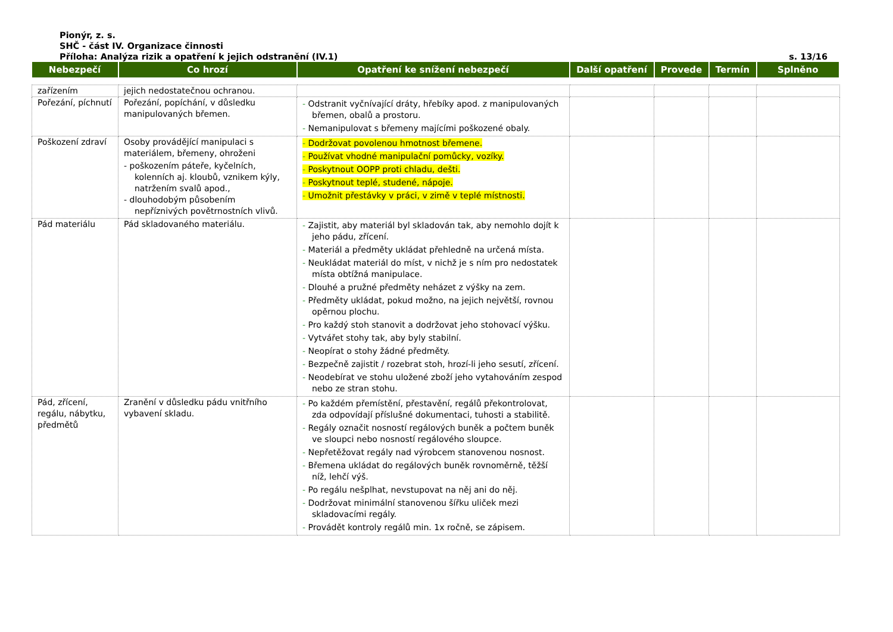Pionýr, z. s.
SHČ - část IV. Organizace činnosti
Příloha: Analýza rizik a opatření k jejich odstranění (IV.1) s. 13/16
| Nebezpečí | Co hrozí | Opatření ke snížení nebezpečí | Další opatření | Provede | Termín | Splněno |
| --- | --- | --- | --- | --- | --- | --- |
| zařízením | jejich nedostatečnou ochranou. | | | | | |
| Pořezání, píchnutí | Pořezání, popíchání, v důsledku manipulovaných břemen. | - Odstranit vyčnívající dráty, hřebíky apod. z manipulovaných břemen, obalů a prostoru. - Nemanipulovat s břemeny majícími poškozené obaly. | | | | |
| Poškození zdraví | Osoby provádějící manipulaci s materiálem, břemeny, ohroženi - poškozením páteře, kyčelních, kolenních aj. kloubů, vznikem kýly, natržením svalů apod., - dlouhodobým působením nepříznivých povětrnostních vlivů. | - Dodržovat povolenou hmotnost břemene. - Používat vhodné manipulační pomůcky, vozíky. - Poskytnout OOPP proti chladu, dešti. - Poskytnout teplé, studené, nápoje. - Umožnit přestávky v práci, v zimě v teplé místnosti. | | | | |
| Pád materiálu | Pád skladovaného materiálu. | - Zajistit, aby materiál byl skladován tak, aby nemohlo dojít k jeho pádu, zřícení. - Materiál a předměty ukládat přehledně na určená místa. - Neukládat materiál do míst, v nichž je s ním pro nedostatek místa obtížná manipulace. - Dlouhé a pružné předměty neházet z výšky na zem. - Předměty ukládat, pokud možno, na jejich největší, rovnou opěrnou plochu. - Pro každý stoh stanovit a dodržovat jeho stohovací výšku. - Vytvářet stohy tak, aby byly stabilní. - Neopírat o stohy žádné předměty. - Bezpečně zajistit / rozebrat stoh, hrozí-li jeho sesutí, zřícení. - Neodebírat ve stohu uložené zboží jeho vytahováním zespod nebo ze stran stohu. | | | | |
| Pád, zřícení, regálu, nábytku, předmětů | Zranění v důsledku pádu vnitřního vybavení skladu. | - Po každém přemístění, přestavění, regálů překontrolovat, zda odpovídají příslušné dokumentaci, tuhosti a stabilitě. - Regály označit nosností regálových buněk a počtem buněk ve sloupci nebo nosností regálového sloupce. - Nepřetěžovat regály nad výrobcem stanovenou nosnost. - Břemena ukládat do regálových buněk rovnoměrně, těžší níž, lehčí výš. - Po regálu nešplhat, nevstupovat na něj ani do něj. - Dodržovat minimální stanovenou šířku uliček mezi skladovacími regály. - Provádět kontroly regálů min. 1x ročně, se zápisem. | | | | |